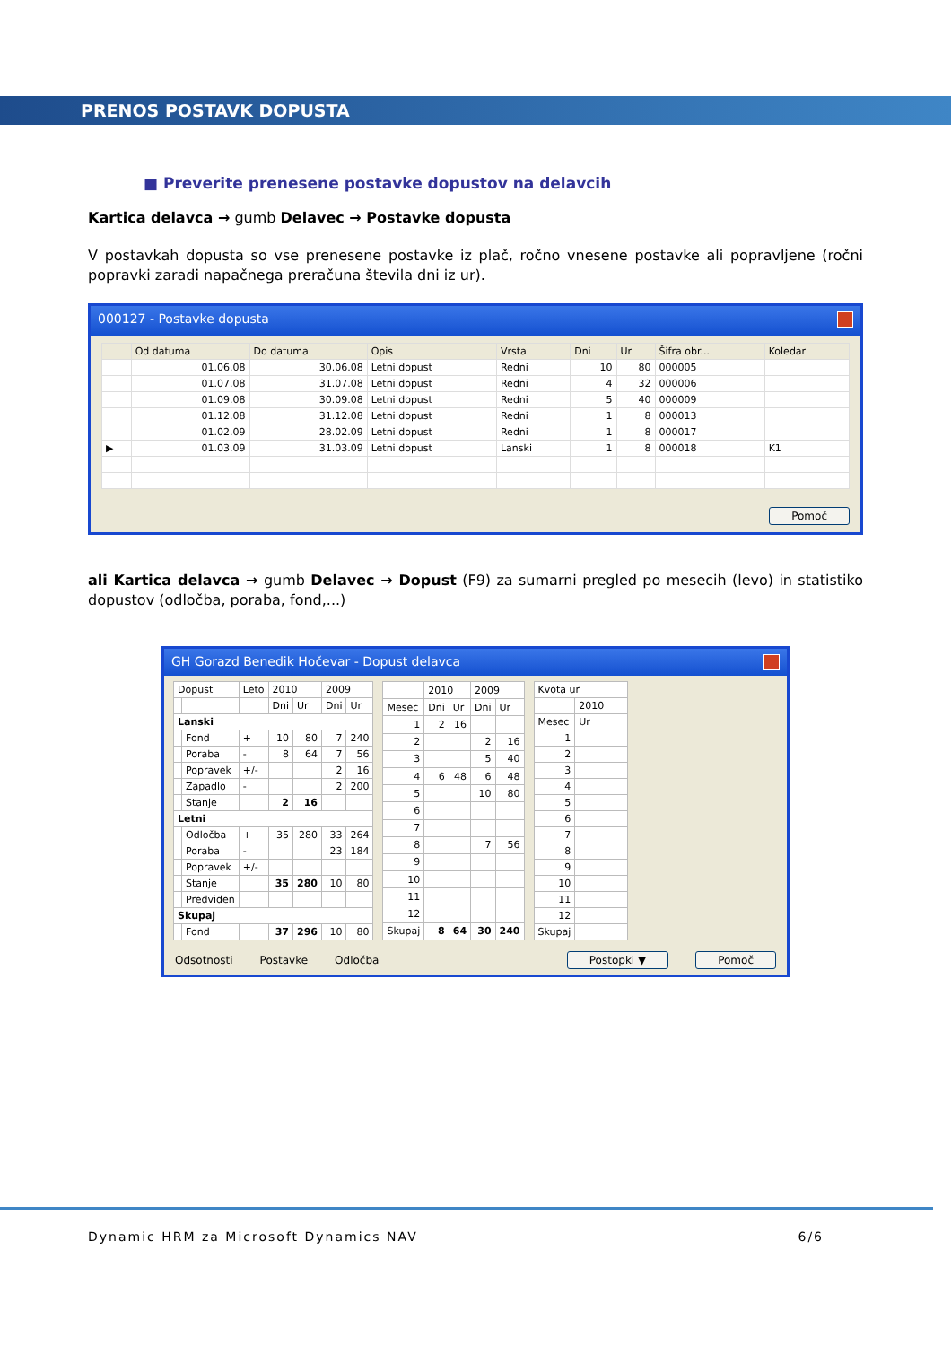PRENOS POSTAVK DOPUSTA
■ Preverite prenesene postavke dopustov na delavcih
Kartica delavca → gumb Delavec → Postavke dopusta
V postavkah dopusta so vse prenesene postavke iz plač, ročno vnesene postavke ali popravljene (ročni popravki zaradi napačnega preračuna števila dni iz ur).
000127 - Postavke dopusta
| | Od datuma | Do datuma | Opis | Vrsta | Dni | Ur | Šifra obr... | Koledar |
| --- | --- | --- | --- | --- | --- | --- | --- | --- |
| | 01.06.08 | 30.06.08 | Letni dopust | Redni | 10 | 80 | 000005 | |
| | 01.07.08 | 31.07.08 | Letni dopust | Redni | 4 | 32 | 000006 | |
| | 01.09.08 | 30.09.08 | Letni dopust | Redni | 5 | 40 | 000009 | |
| | 01.12.08 | 31.12.08 | Letni dopust | Redni | 1 | 8 | 000013 | |
| | 01.02.09 | 28.02.09 | Letni dopust | Redni | 1 | 8 | 000017 | |
| ▶ | 01.03.09 | 31.03.09 | Letni dopust | Lanski | 1 | 8 | 000018 | K1 |
Pomoč
ali Kartica delavca → gumb Delavec → Dopust (F9) za sumarni pregled po mesecih (levo) in statistiko dopustov (odločba, poraba, fond,...)
GH Gorazd Benedik Hočevar - Dopust delavca
| Dopust | | Leto | 2010 | | 2009 | |
| | | | Dni | Ur | Dni | Ur |
| Lanski | | | | | | |
| | Fond | + | 10 | 80 | 7 | 240 |
| | Poraba | - | 8 | 64 | 7 | 56 |
| | Popravek | +/- | | | 2 | 16 |
| | Zapadlo | - | | | 2 | 200 |
| | Stanje | | 2 | 16 | | |
| Letni | | | | | | |
| | Odločba | + | 35 | 280 | 33 | 264 |
| | Poraba | - | | | 23 | 184 |
| | Popravek | +/- | | | | |
| | Stanje | | 35 | 280 | 10 | 80 |
| | Predviden | | | | | |
| Skupaj | | | | | | |
| | Fond | | 37 | 296 | 10 | 80 |
| | 2010 | | 2009 | |
| Mesec | Dni | Ur | Dni | Ur |
| 1 | 2 | 16 | | |
| 2 | | | 2 | 16 |
| 3 | | | 5 | 40 |
| 4 | 6 | 48 | 6 | 48 |
| 5 | | | 10 | 80 |
| 6 | | | | |
| 7 | | | | |
| 8 | | | 7 | 56 |
| 9 | | | | |
| 10 | | | | |
| 11 | | | | |
| 12 | | | | |
| Skupaj | 8 | 64 | 30 | 240 |
| Kvota ur | |
| | 2010 |
| Mesec | Ur |
| 1 | |
| 2 | |
| 3 | |
| 4 | |
| 5 | |
| 6 | |
| 7 | |
| 8 | |
| 9 | |
| 10 | |
| 11 | |
| 12 | |
| Skupaj | |
Odsotnosti Postavke Odločba Postopki ▼ Pomoč
Dynamic HRM za Microsoft Dynamics NAV 6/6